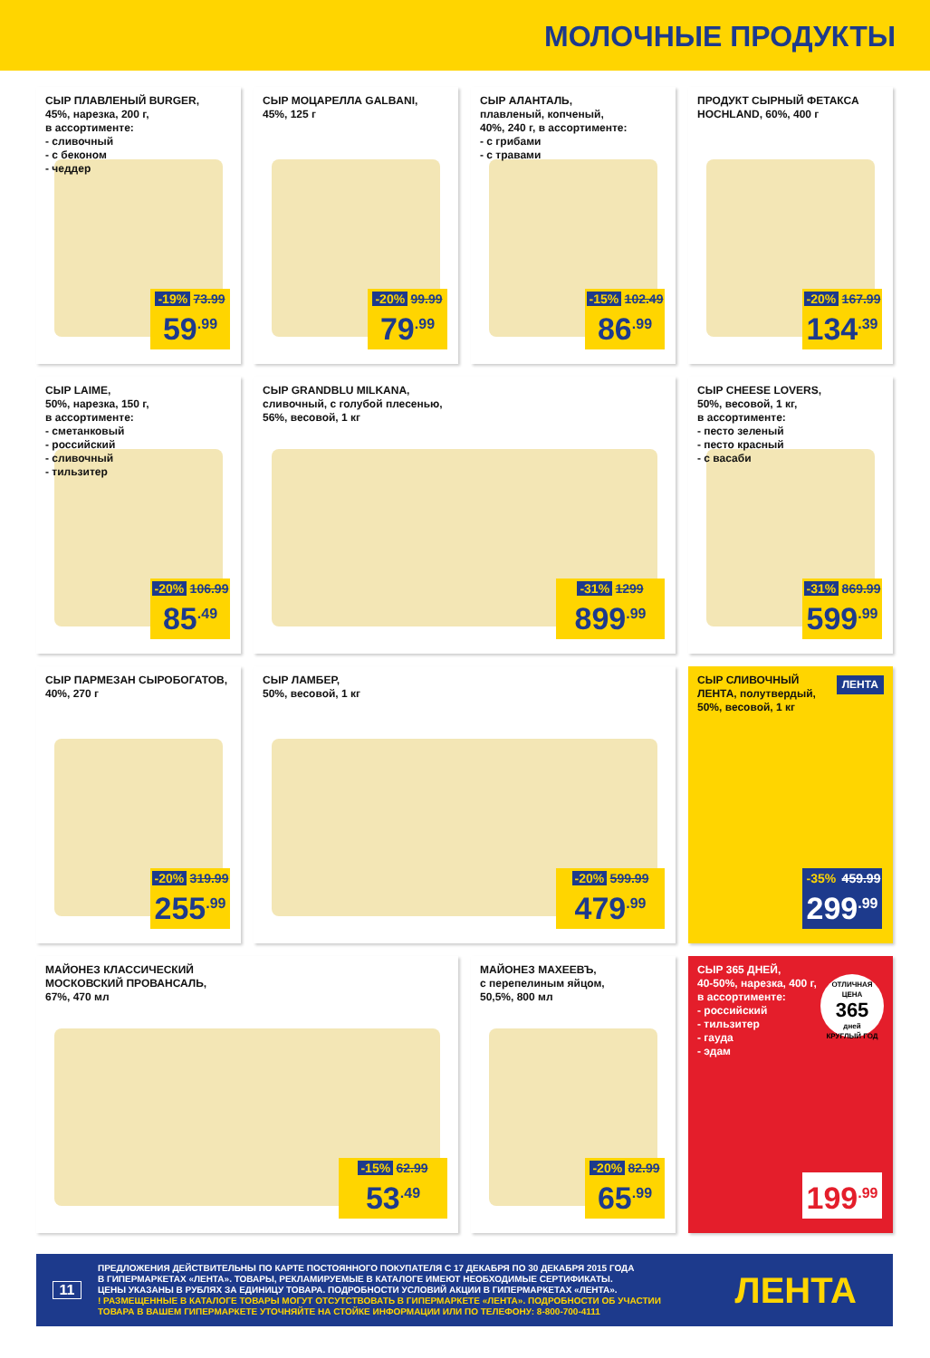МОЛОЧНЫЕ ПРОДУКТЫ
СЫР ПЛАВЛЕНЫЙ BURGER,
45%, нарезка, 200 г,
в ассортименте:
- сливочный
- с беконом
- чеддер
-19% 73.99
59<sup>.99</sup>
СЫР МОЦАРЕЛЛА GALBANI,
45%, 125 г
-20% 99.99
79<sup>.99</sup>
СЫР АЛАНТАЛЬ,
плавленый, копченый,
40%, 240 г, в ассортименте:
- с грибами
- с травами
-15% 102.49
86<sup>.99</sup>
ПРОДУКТ СЫРНЫЙ ФЕТАКСА
HOCHLAND, 60%, 400 г
-20% 167.99
134<sup>.39</sup>
СЫР LAIME,
50%, нарезка, 150 г,
в ассортименте:
- сметанковый
- российский
- сливочный
- тильзитер
-20% 106.99
85<sup>.49</sup>
СЫР GRANDBLU MILKANA,
сливочный, с голубой плесенью,
56%, весовой, 1 кг
-31% 1299
899<sup>.99</sup>
СЫР CHEESE LOVERS,
50%, весовой, 1 кг,
в ассортименте:
- песто зеленый
- песто красный
- с васаби
-31% 869.99
599<sup>.99</sup>
СЫР ПАРМЕЗАН СЫРОБОГАТОВ,
40%, 270 г
-20% 319.99
255<sup>.99</sup>
СЫР ЛАМБЕР,
50%, весовой, 1 кг
-20% 599.99
479<sup>.99</sup>
СЫР СЛИВОЧНЫЙ
ЛЕНТА, полутвердый,
50%, весовой, 1 кг
ЛЕНТА
-35% 459.99
299<sup>.99</sup>
МАЙОНЕЗ КЛАССИЧЕСКИЙ
МОСКОВСКИЙ ПРОВАНСАЛЬ,
67%, 470 мл
-15% 62.99
53<sup>.49</sup>
МАЙОНЕЗ МАХЕЕВЪ,
с перепелиным яйцом,
50,5%, 800 мл
-20% 82.99
65<sup>.99</sup>
СЫР 365 ДНЕЙ,
40-50%, нарезка, 400 г,
в ассортименте:
- российский
- тильзитер
- гауда
- эдам
ОТЛИЧНАЯ ЦЕНА
365
дней
КРУГЛЫЙ ГОД
199<sup>.99</sup>
11
ПРЕДЛОЖЕНИЯ ДЕЙСТВИТЕЛЬНЫ ПО КАРТЕ ПОСТОЯННОГО ПОКУПАТЕЛЯ С 17 ДЕКАБРЯ ПО 30 ДЕКАБРЯ 2015 ГОДА
В ГИПЕРМАРКЕТАХ «ЛЕНТА». ТОВАРЫ, РЕКЛАМИРУЕМЫЕ В КАТАЛОГЕ ИМЕЮТ НЕОБХОДИМЫЕ СЕРТИФИКАТЫ.
ЦЕНЫ УКАЗАНЫ В РУБЛЯХ ЗА ЕДИНИЦУ ТОВАРА. ПОДРОБНОСТИ УСЛОВИЙ АКЦИИ В ГИПЕРМАРКЕТАХ «ЛЕНТА».
! РАЗМЕЩЕННЫЕ В КАТАЛОГЕ ТОВАРЫ МОГУТ ОТСУТСТВОВАТЬ В ГИПЕРМАРКЕТЕ «ЛЕНТА». ПОДРОБНОСТИ ОБ УЧАСТИИ
ТОВАРА В ВАШЕМ ГИПЕРМАРКЕТЕ УТОЧНЯЙТЕ НА СТОЙКЕ ИНФОРМАЦИИ ИЛИ ПО ТЕЛЕФОНУ: 8-800-700-4111
ЛЕНТА